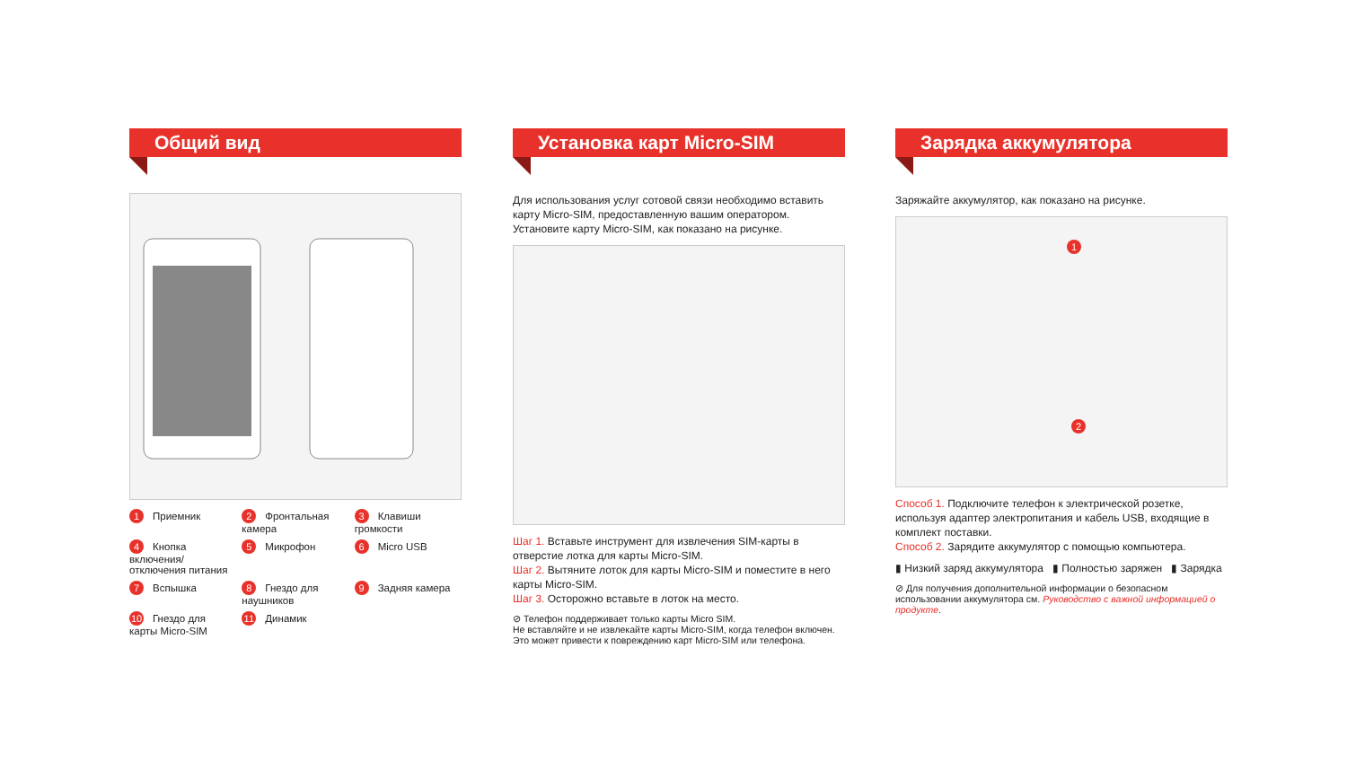Общий вид
1 Приемник
2 Фронтальная камера
3 Клавиши громкости
4 Кнопка включения/ отключения питания
5 Микрофон
6 Micro USB
7 Вспышка
8 Гнездо для наушников
9 Задняя камера
10 Гнездо для карты Micro-SIM
11 Динамик
Установка карт Micro-SIM
Для использования услуг сотовой связи необходимо вставить карту Micro-SIM, предоставленную вашим оператором. Установите карту Micro-SIM, как показано на рисунке.
Шаг 1. Вставьте инструмент для извлечения SIM-карты в отверстие лотка для карты Micro-SIM.
Шаг 2. Вытяните лоток для карты Micro-SIM и поместите в него карты Micro-SIM.
Шаг 3. Осторожно вставьте в лоток на место.
⊘ Телефон поддерживает только карты Micro SIM.
Не вставляйте и не извлекайте карты Micro-SIM, когда телефон включен. Это может привести к повреждению карт Micro-SIM или телефона.
Зарядка аккумулятора
Заряжайте аккумулятор, как показано на рисунке.
1
2
Способ 1. Подключите телефон к электрической розетке, используя адаптер электропитания и кабель USB, входящие в комплект поставки.
Способ 2. Зарядите аккумулятор с помощью компьютера.
▮ Низкий заряд аккумулятора ▮ Полностью заряжен ▮ Зарядка
⊘ Для получения дополнительной информации о безопасном использовании аккумулятора см. Руководство с важной информацией о продукте.